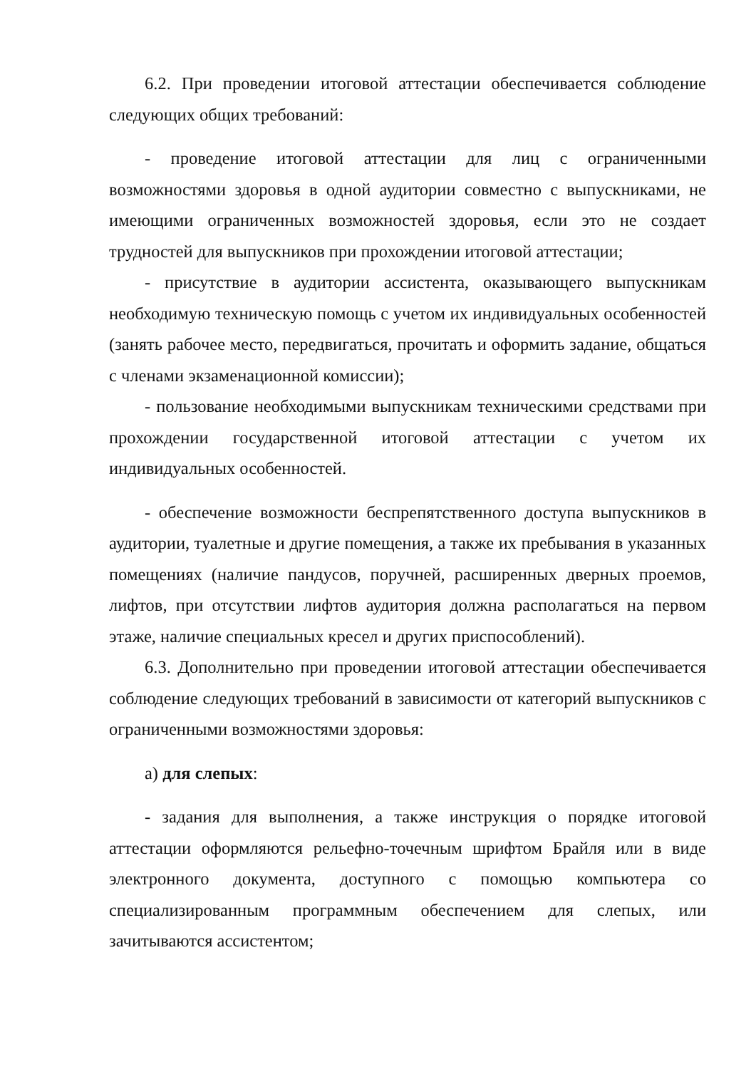6.2. При проведении итоговой аттестации обеспечивается соблюдение следующих общих требований:
- проведение итоговой аттестации для лиц с ограниченными возможностями здоровья в одной аудитории совместно с выпускниками, не имеющими ограниченных возможностей здоровья, если это не создает трудностей для выпускников при прохождении итоговой аттестации;
- присутствие в аудитории ассистента, оказывающего выпускникам необходимую техническую помощь с учетом их индивидуальных особенностей (занять рабочее место, передвигаться, прочитать и оформить задание, общаться с членами экзаменационной комиссии);
- пользование необходимыми выпускникам техническими средствами при прохождении государственной итоговой аттестации с учетом их индивидуальных особенностей.
- обеспечение возможности беспрепятственного доступа выпускников в аудитории, туалетные и другие помещения, а также их пребывания в указанных помещениях (наличие пандусов, поручней, расширенных дверных проемов, лифтов, при отсутствии лифтов аудитория должна располагаться на первом этаже, наличие специальных кресел и других приспособлений).
6.3. Дополнительно при проведении итоговой аттестации обеспечивается соблюдение следующих требований в зависимости от категорий выпускников с ограниченными возможностями здоровья:
а) для слепых:
- задания для выполнения, а также инструкция о порядке итоговой аттестации оформляются рельефно-точечным шрифтом Брайля или в виде электронного документа, доступного с помощью компьютера со специализированным программным обеспечением для слепых, или зачитываются ассистентом;